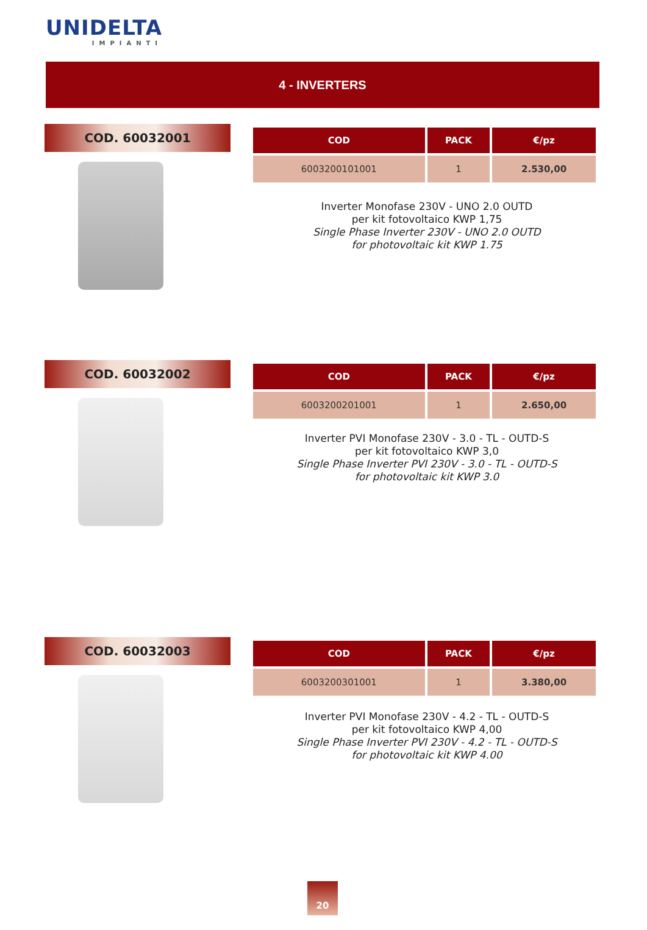UNIDELTA
IMPIANTI
4 - INVERTERS
COD. 60032001
| COD | PACK | €/pz |
| --- | --- | --- |
| 6003200101001 | 1 | 2.530,00 |
Inverter Monofase 230V - UNO 2.0 OUTD
per kit fotovoltaico KWP 1,75
Single Phase Inverter 230V - UNO 2.0 OUTD
for photovoltaic kit KWP 1.75
COD. 60032002
| COD | PACK | €/pz |
| --- | --- | --- |
| 6003200201001 | 1 | 2.650,00 |
Inverter PVI Monofase 230V - 3.0 - TL - OUTD-S
per kit fotovoltaico KWP 3,0
Single Phase Inverter PVI 230V - 3.0 - TL - OUTD-S
for photovoltaic kit KWP 3.0
COD. 60032003
| COD | PACK | €/pz |
| --- | --- | --- |
| 6003200301001 | 1 | 3.380,00 |
Inverter PVI Monofase 230V - 4.2 - TL - OUTD-S
per kit fotovoltaico KWP 4,00
Single Phase Inverter PVI 230V - 4.2 - TL - OUTD-S
for photovoltaic kit KWP 4.00
20